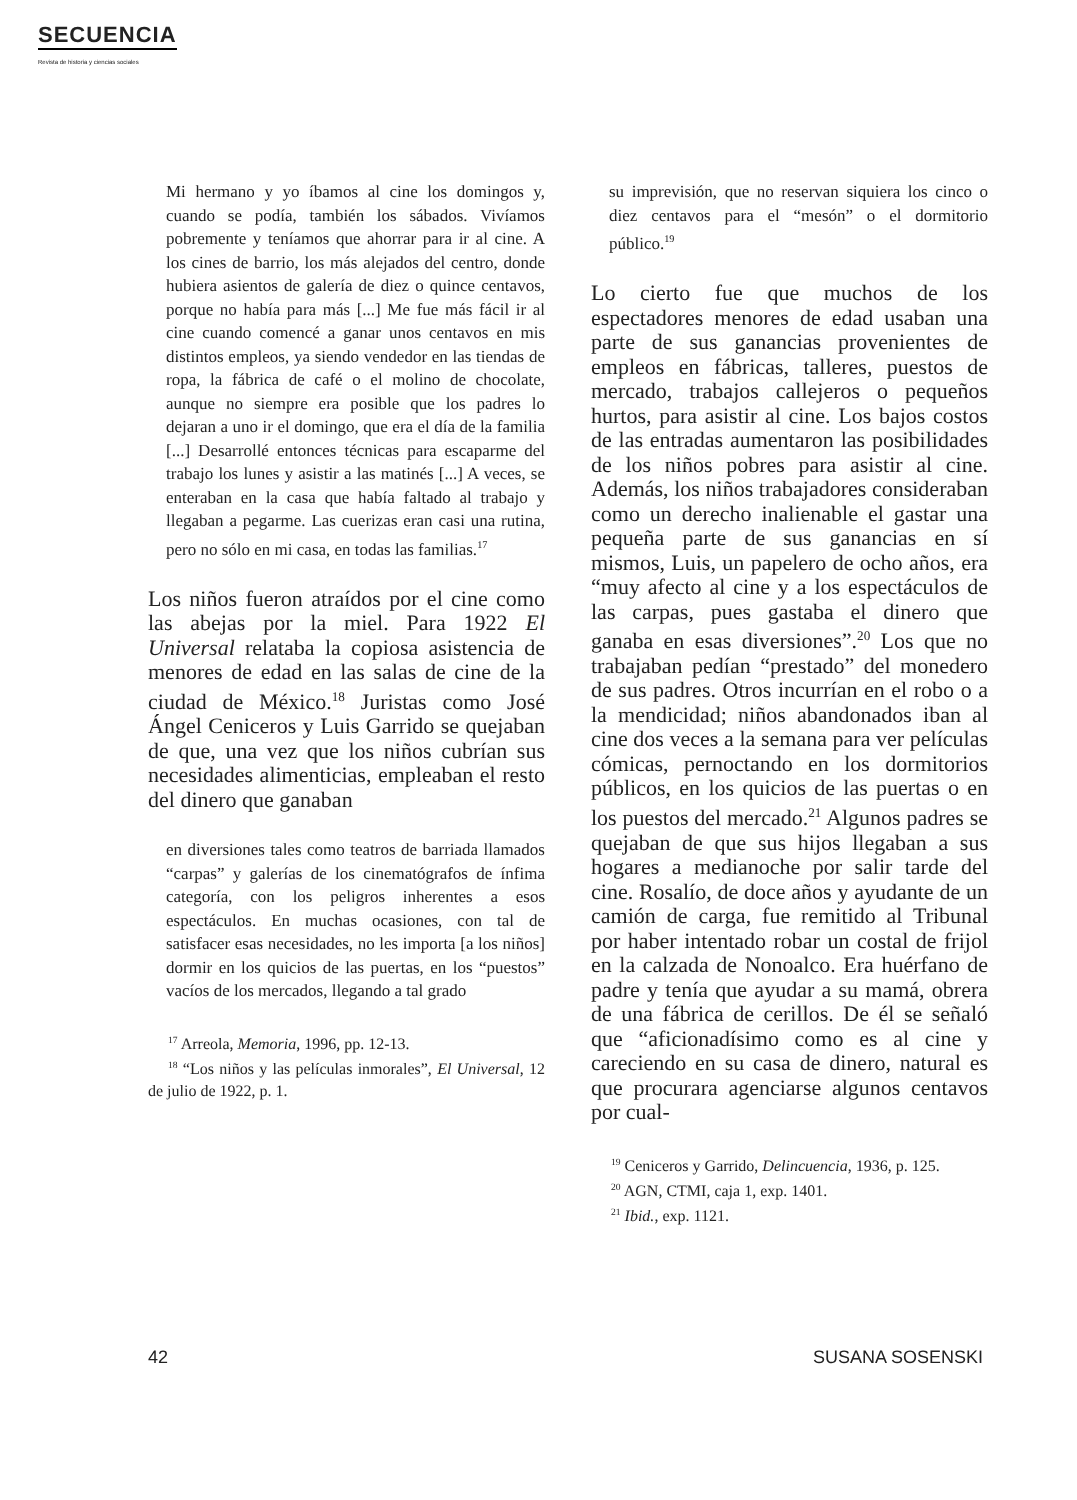SECUENCIA
Revista de historia y ciencias sociales
Mi hermano y yo íbamos al cine los domingos y, cuando se podía, también los sábados. Vivíamos pobremente y teníamos que ahorrar para ir al cine. A los cines de barrio, los más alejados del centro, donde hubiera asientos de galería de diez o quince centavos, porque no había para más [...] Me fue más fácil ir al cine cuando comencé a ganar unos centavos en mis distintos empleos, ya siendo vendedor en las tiendas de ropa, la fábrica de café o el molino de chocolate, aunque no siempre era posible que los padres lo dejaran a uno ir el domingo, que era el día de la familia [...] Desarrollé entonces técnicas para escaparme del trabajo los lunes y asistir a las matinés [...] A veces, se enteraban en la casa que había faltado al trabajo y llegaban a pegarme. Las cuerizas eran casi una rutina, pero no sólo en mi casa, en todas las familias.<sup>17</sup>
Los niños fueron atraídos por el cine como las abejas por la miel. Para 1922 El Universal relataba la copiosa asistencia de menores de edad en las salas de cine de la ciudad de México.<sup>18</sup> Juristas como José Ángel Ceniceros y Luis Garrido se quejaban de que, una vez que los niños cubrían sus necesidades alimenticias, empleaban el resto del dinero que ganaban
en diversiones tales como teatros de barriada llamados “carpas” y galerías de los cinematógrafos de ínfima categoría, con los peligros inherentes a esos espectáculos. En muchas ocasiones, con tal de satisfacer esas necesidades, no les importa [a los niños] dormir en los quicios de las puertas, en los “puestos” vacíos de los mercados, llegando a tal grado
<sup>17</sup> Arreola, Memoria, 1996, pp. 12-13.
<sup>18</sup> “Los niños y las películas inmorales”, El Universal, 12 de julio de 1922, p. 1.
su imprevisión, que no reservan siquiera los cinco o diez centavos para el “mesón” o el dormitorio público.<sup>19</sup>
Lo cierto fue que muchos de los espectadores menores de edad usaban una parte de sus ganancias provenientes de empleos en fábricas, talleres, puestos de mercado, trabajos callejeros o pequeños hurtos, para asistir al cine. Los bajos costos de las entradas aumentaron las posibilidades de los niños pobres para asistir al cine. Además, los niños trabajadores consideraban como un derecho inalienable el gastar una pequeña parte de sus ganancias en sí mismos, Luis, un papelero de ocho años, era “muy afecto al cine y a los espectáculos de las carpas, pues gastaba el dinero que ganaba en esas diversiones”.<sup>20</sup> Los que no trabajaban pedían “prestado” del monedero de sus padres. Otros incurrían en el robo o a la mendicidad; niños abandonados iban al cine dos veces a la semana para ver películas cómicas, pernoctando en los dormitorios públicos, en los quicios de las puertas o en los puestos del mercado.<sup>21</sup> Algunos padres se quejaban de que sus hijos llegaban a sus hogares a medianoche por salir tarde del cine. Rosalío, de doce años y ayudante de un camión de carga, fue remitido al Tribunal por haber intentado robar un costal de frijol en la calzada de Nonoalco. Era huérfano de padre y tenía que ayudar a su mamá, obrera de una fábrica de cerillos. De él se señaló que “aficionadísimo como es al cine y careciendo en su casa de dinero, natural es que procurara agenciarse algunos centavos por cual-
<sup>19</sup> Ceniceros y Garrido, Delincuencia, 1936, p. 125.
<sup>20</sup> AGN, CTMI, caja 1, exp. 1401.
<sup>21</sup> Ibid., exp. 1121.
42 SUSANA SOSENSKI